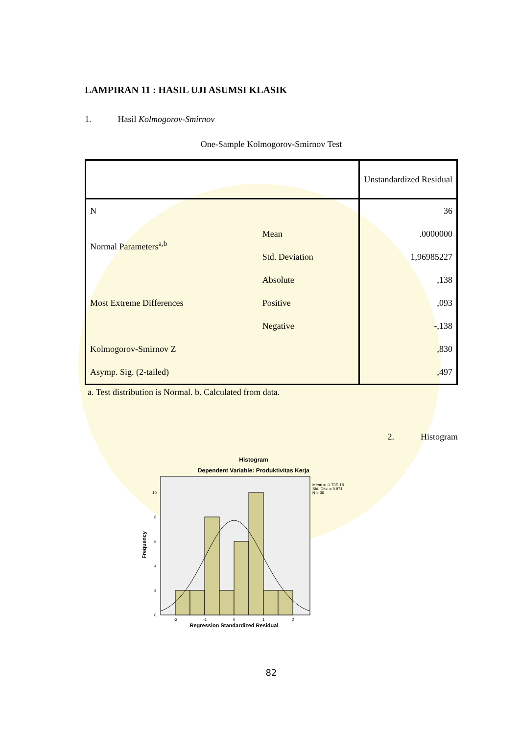LAMPIRAN 11 : HASIL UJI ASUMSI KLASIK
1. Hasil Kolmogorov-Smirnov
One-Sample Kolmogorov-Smirnov Test
| | | Unstandardized Residual |
| --- | --- | --- |
| N | | 36 |
| Normal Parameters<sup>a,b</sup> | Mean | .0000000 |
| | Std. Deviation | 1,96985227 |
| Most Extreme Differences | Absolute | ,138 |
| | Positive | ,093 |
| | Negative | -,138 |
| Kolmogorov-Smirnov Z | | ,830 |
| Asymp. Sig. (2-tailed) | | ,497 |
a. Test distribution is Normal. b. Calculated from data.
2. Histogram
Histogram
Dependent Variable: Produktivitas Kerja
Mean = -1.73E-18
Std. Dev. = 0.971
N = 36
0
2
4
6
8
10
-2
-1
0
1
2
Frequency
Regression Standardized Residual
82